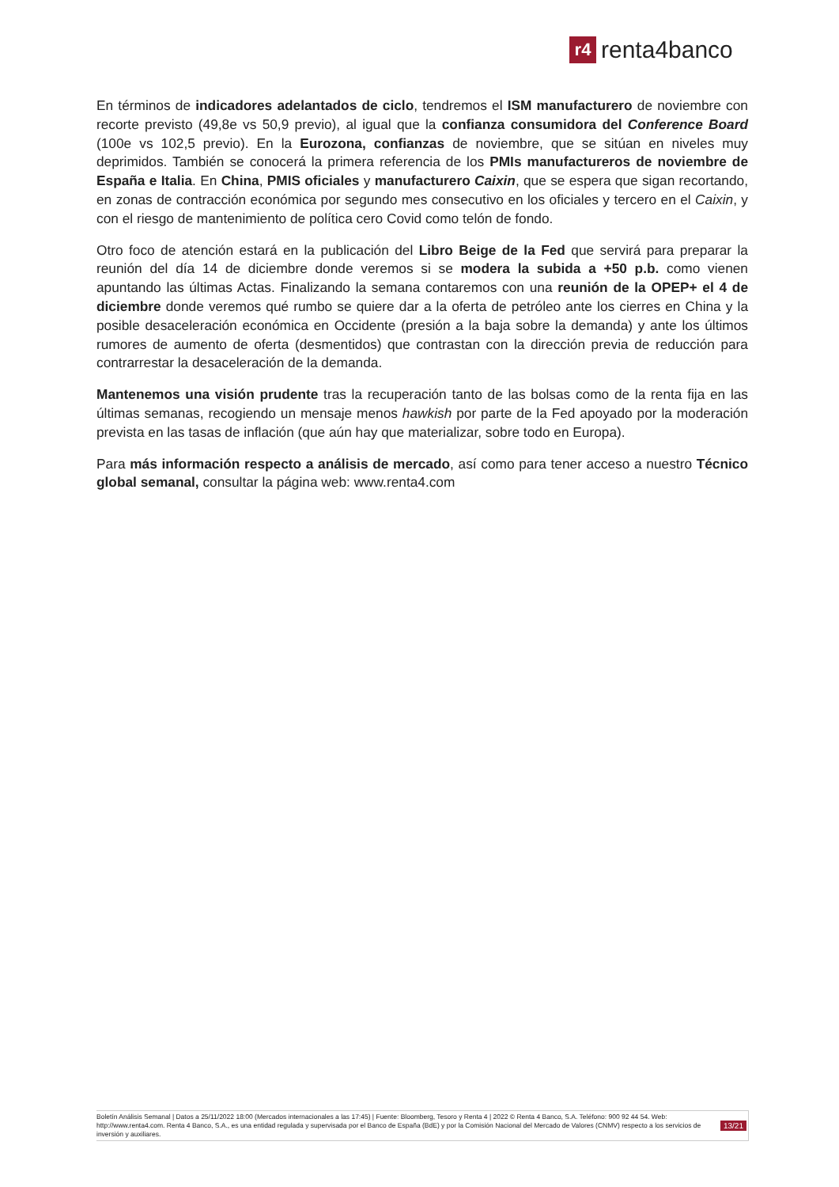r4 renta4banco
En términos de indicadores adelantados de ciclo, tendremos el ISM manufacturero de noviembre con recorte previsto (49,8e vs 50,9 previo), al igual que la confianza consumidora del Conference Board (100e vs 102,5 previo). En la Eurozona, confianzas de noviembre, que se sitúan en niveles muy deprimidos. También se conocerá la primera referencia de los PMIs manufactureros de noviembre de España e Italia. En China, PMIS oficiales y manufacturero Caixin, que se espera que sigan recortando, en zonas de contracción económica por segundo mes consecutivo en los oficiales y tercero en el Caixin, y con el riesgo de mantenimiento de política cero Covid como telón de fondo.
Otro foco de atención estará en la publicación del Libro Beige de la Fed que servirá para preparar la reunión del día 14 de diciembre donde veremos si se modera la subida a +50 p.b. como vienen apuntando las últimas Actas. Finalizando la semana contaremos con una reunión de la OPEP+ el 4 de diciembre donde veremos qué rumbo se quiere dar a la oferta de petróleo ante los cierres en China y la posible desaceleración económica en Occidente (presión a la baja sobre la demanda) y ante los últimos rumores de aumento de oferta (desmentidos) que contrastan con la dirección previa de reducción para contrarrestar la desaceleración de la demanda.
Mantenemos una visión prudente tras la recuperación tanto de las bolsas como de la renta fija en las últimas semanas, recogiendo un mensaje menos hawkish por parte de la Fed apoyado por la moderación prevista en las tasas de inflación (que aún hay que materializar, sobre todo en Europa).
Para más información respecto a análisis de mercado, así como para tener acceso a nuestro Técnico global semanal, consultar la página web: www.renta4.com
Boletín Análisis Semanal | Datos a 25/11/2022 18:00 (Mercados internacionales a las 17:45) | Fuente: Bloomberg, Tesoro y Renta 4 | 2022 © Renta 4 Banco, S.A. Teléfono: 900 92 44 54. Web: http://www.renta4.com. Renta 4 Banco, S.A., es una entidad regulada y supervisada por el Banco de España (BdE) y por la Comisión Nacional del Mercado de Valores (CNMV) respecto a los servicios de inversión y auxiliares.
13/21